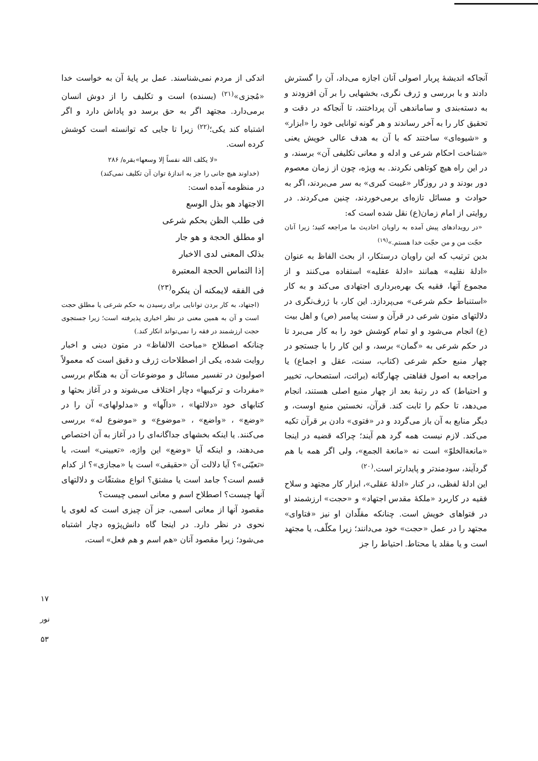آنجاکه اندیشهٔ پربار اصولی آنان اجازه می‌داد، آن را گسترش دادند و با بررسی و ژرف نگری، بخشهایی را بر آن افزودند و به دسته‌بندی و ساماندهی آن پرداختند، تا آنجاکه در دقت و تحقیق کار را به آخر رساندند و هر گونه توانایی خود را «ابزار» و «شیوه‌ای» ساختند که با آن به هدف عالی خویش یعنی «شناخت احکام شرعی و ادله و معانی تکلیفی آن» برسند، و در این راه هیچ کوتاهی نکردند. به ویژه، چون از زمان معصوم دور بودند و در روزگار «غیبت کبری» به سر می‌بردند، اگر به حوادث و مسائل تازه‌ای برمی‌خوردند، چنین می‌کردند. در روایتی از امام زمان(ع) نقل شده است که:
«در رویدادهای پیش آمده به راویان احادیث ما مراجعه کنید؛ زیرا آنان حجّت من و من حجّت خدا هستم.»<sup>(۱۹)</sup>
بدین ترتیب که این راویان درستکار، از بحث الفاظ به عنوان «ادلهٔ نقلیه» همانند «ادلهٔ عقلیه» استفاده می‌کنند و از مجموع آنها، فقیه یک بهره‌برداری اجتهادی می‌کند و به کار «استنباط حکم شرعی» می‌پردازد. این کار، با ژرف‌نگری در دلالتهای متون شرعی در قرآن و سنت پیامبر (ص) و اهل بیت (ع) انجام می‌شود و او تمام کوشش خود را به کار می‌برد تا در حکم شرعی به «گمان» برسد، و این کار را با جستجو در چهار منبع حکم شرعی (کتاب، سنت، عقل و اجماع) یا مراجعه به اصول فقاهتی چهارگانه (برائت، استصحاب، تخییر و احتیاط) که در رتبهٔ بعد از چهار منبع اصلی هستند، انجام می‌دهد، تا حکم را ثابت کند. قرآن، نخستین منبع اوست، و دیگر منابع به آن باز می‌گردد و در «فتوی» دادن بر قرآن تکیه می‌کند. لازم نیست همه گرد هم آیند؛ چراکه قضیه در اینجا «مانعةالخلوّ» است نه «مانعة الجمع»، ولی اگر همه با هم گردآیند، سودمندتر و پایدارتر است.<sup>(۲۰)</sup>
این ادلهٔ لفظی، در کنار «ادلهٔ عقلی»، ابزار کار مجتهد و سلاح فقیه در کاربرد «ملکهٔ مقدس اجتهاد» و «حجت» ارزشمند او در فتواهای خویش است. چنانکه مقلّدان او نیز «فتاوای» مجتهد را در عمل «حجت» خود می‌دانند؛ زیرا مکلّف، یا مجتهد است و یا مقلد یا محتاط. احتیاط را جز
اندکی از مردم نمی‌شناسند. عمل بر پایهٔ آن به خواست خدا «مُجزی»<sup>(۲۱)</sup> (بسنده) است و تکلیف را از دوش انسان برمی‌دارد. مجتهد اگر به حق برسد دو پاداش دارد و اگر اشتباه کند یکی؛<sup>(۲۲)</sup> زیرا تا جایی که توانسته است کوشش کرده است.
«لا یکلف الله نفساً إلا وسعها»بقره/ ۲۸۶
(خداوند هیچ جانی را جز به اندازهٔ توان آن تکلیف نمی‌کند)
در منظومه آمده است:
الاجتهاد هو بذل الوسع
فی طلب الظن بحکم شرعی
او مطلق الحجة و هو جار
بذلک المعنی لدی الاخبار
إذا التماس الحجة المعتبرة
فی الفقه لایمکنه أن ینکره<sup>(۲۳)</sup>
(اجتهاد، به کار بردن توانایی برای رسیدن به حکم شرعی یا مطلق حجت است و آن به همین معنی در نظر اخباری پذیرفته است؛ زیرا جستجوی حجت ارزشمند در فقه را نمی‌تواند انکار کند.)
چنانکه اصطلاح «مباحث الالفاظ» در متون دینی و اخبار روایت شده، یکی از اصطلاحات ژرف و دقیق است که معمولاً اصولیون در تفسیر مسائل و موضوعات آن به هنگام بررسی «مفردات و ترکیبها» دچار اختلاف می‌شوند و در آغاز بحثها و کتابهای خود «دلالتها» ، «دالّها» و «مدلولهای» آن را در «وضع» ، «واضع» ، «موضوع» و «موضوع له» بررسی می‌کنند. یا اینکه بخشهای جداگانه‌ای را در آغاز به آن اختصاص می‌دهند، و اینکه آیا «وضع» این واژه، «تعیینی» است، یا «تعیّنی»؟ آیا دلالت آن «حقیقی» است یا «مجازی»؟ از کدام قسم است؟ جامد است یا مشتق؟ انواع مشتقّات و دلالتهای آنها چیست؟ اصطلاح اسم و معانی اسمی چیست؟
مقصود آنها از معانی اسمی، جز آن چیزی است که لغوی یا نحوی در نظر دارد. در اینجا گاه دانش‌پژوه دچار اشتباه می‌شود؛ زیرا مقصود آنان «هم اسم و هم فعل» است،
۱۷
نور
۵۳